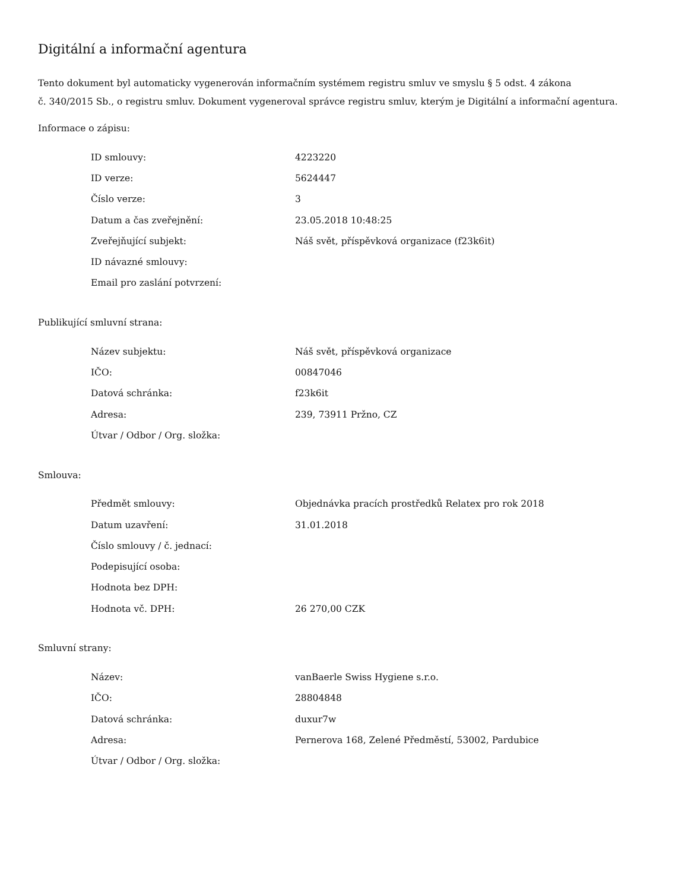Digitální a informační agentura
Tento dokument byl automaticky vygenerován informačním systémem registru smluv ve smyslu § 5 odst. 4 zákona
č. 340/2015 Sb., o registru smluv. Dokument vygeneroval správce registru smluv, kterým je Digitální a informační agentura.
Informace o zápisu:
| ID smlouvy: | 4223220 |
| ID verze: | 5624447 |
| Číslo verze: | 3 |
| Datum a čas zveřejnění: | 23.05.2018 10:48:25 |
| Zveřejňující subjekt: | Náš svět, příspěvková organizace (f23k6it) |
| ID návazné smlouvy: | |
| Email pro zaslání potvrzení: | |
Publikující smluvní strana:
| Název subjektu: | Náš svět, příspěvková organizace |
| IČO: | 00847046 |
| Datová schránka: | f23k6it |
| Adresa: | 239, 73911 Pržno, CZ |
| Útvar / Odbor / Org. složka: | |
Smlouva:
| Předmět smlouvy: | Objednávka pracích prostředků Relatex pro rok 2018 |
| Datum uzavření: | 31.01.2018 |
| Číslo smlouvy / č. jednací: | |
| Podepisující osoba: | |
| Hodnota bez DPH: | |
| Hodnota vč. DPH: | 26 270,00 CZK |
Smluvní strany:
| Název: | vanBaerle Swiss Hygiene s.r.o. |
| IČO: | 28804848 |
| Datová schránka: | duxur7w |
| Adresa: | Pernerova 168, Zelené Předměstí, 53002, Pardubice |
| Útvar / Odbor / Org. složka: | |